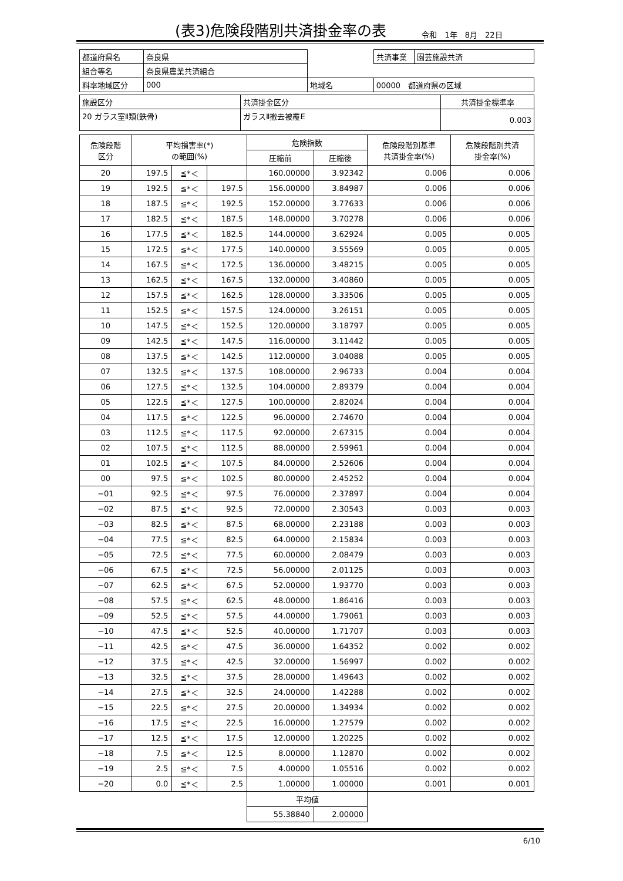(表3)危険段階別共済掛金率の表
令和　1年　8月　22日
| 都道府県名 | 奈良県 | | 共済事業 | 園芸施設共済 |
| 組合等名 | 奈良県農業共済組合 | | | |
| 料率地域区分 | 000 | 地域名 | 00000 都道府県の区域 | |
| 施設区分 | 共済掛金区分 | 共済掛金標準率 |
| 20 ガラス室Ⅱ類(鉄骨) | ガラスⅡ撤去被覆E | 0.003 |
| 危険段階 区分 | 平均損害率(*) の範囲(%) | | | 危険指数 | | 危険段階別基準 共済掛金率(%) | 危険段階別共済 掛金率(%) |
| | | | | 圧縮前 | 圧縮後 | | |
| 20 | 197.5 | ≦*＜ | | 160.00000 | 3.92342 | 0.006 | 0.006 |
| 19 | 192.5 | ≦*＜ | 197.5 | 156.00000 | 3.84987 | 0.006 | 0.006 |
| 18 | 187.5 | ≦*＜ | 192.5 | 152.00000 | 3.77633 | 0.006 | 0.006 |
| 17 | 182.5 | ≦*＜ | 187.5 | 148.00000 | 3.70278 | 0.006 | 0.006 |
| 16 | 177.5 | ≦*＜ | 182.5 | 144.00000 | 3.62924 | 0.005 | 0.005 |
| 15 | 172.5 | ≦*＜ | 177.5 | 140.00000 | 3.55569 | 0.005 | 0.005 |
| 14 | 167.5 | ≦*＜ | 172.5 | 136.00000 | 3.48215 | 0.005 | 0.005 |
| 13 | 162.5 | ≦*＜ | 167.5 | 132.00000 | 3.40860 | 0.005 | 0.005 |
| 12 | 157.5 | ≦*＜ | 162.5 | 128.00000 | 3.33506 | 0.005 | 0.005 |
| 11 | 152.5 | ≦*＜ | 157.5 | 124.00000 | 3.26151 | 0.005 | 0.005 |
| 10 | 147.5 | ≦*＜ | 152.5 | 120.00000 | 3.18797 | 0.005 | 0.005 |
| 09 | 142.5 | ≦*＜ | 147.5 | 116.00000 | 3.11442 | 0.005 | 0.005 |
| 08 | 137.5 | ≦*＜ | 142.5 | 112.00000 | 3.04088 | 0.005 | 0.005 |
| 07 | 132.5 | ≦*＜ | 137.5 | 108.00000 | 2.96733 | 0.004 | 0.004 |
| 06 | 127.5 | ≦*＜ | 132.5 | 104.00000 | 2.89379 | 0.004 | 0.004 |
| 05 | 122.5 | ≦*＜ | 127.5 | 100.00000 | 2.82024 | 0.004 | 0.004 |
| 04 | 117.5 | ≦*＜ | 122.5 | 96.00000 | 2.74670 | 0.004 | 0.004 |
| 03 | 112.5 | ≦*＜ | 117.5 | 92.00000 | 2.67315 | 0.004 | 0.004 |
| 02 | 107.5 | ≦*＜ | 112.5 | 88.00000 | 2.59961 | 0.004 | 0.004 |
| 01 | 102.5 | ≦*＜ | 107.5 | 84.00000 | 2.52606 | 0.004 | 0.004 |
| 00 | 97.5 | ≦*＜ | 102.5 | 80.00000 | 2.45252 | 0.004 | 0.004 |
| −01 | 92.5 | ≦*＜ | 97.5 | 76.00000 | 2.37897 | 0.004 | 0.004 |
| −02 | 87.5 | ≦*＜ | 92.5 | 72.00000 | 2.30543 | 0.003 | 0.003 |
| −03 | 82.5 | ≦*＜ | 87.5 | 68.00000 | 2.23188 | 0.003 | 0.003 |
| −04 | 77.5 | ≦*＜ | 82.5 | 64.00000 | 2.15834 | 0.003 | 0.003 |
| −05 | 72.5 | ≦*＜ | 77.5 | 60.00000 | 2.08479 | 0.003 | 0.003 |
| −06 | 67.5 | ≦*＜ | 72.5 | 56.00000 | 2.01125 | 0.003 | 0.003 |
| −07 | 62.5 | ≦*＜ | 67.5 | 52.00000 | 1.93770 | 0.003 | 0.003 |
| −08 | 57.5 | ≦*＜ | 62.5 | 48.00000 | 1.86416 | 0.003 | 0.003 |
| −09 | 52.5 | ≦*＜ | 57.5 | 44.00000 | 1.79061 | 0.003 | 0.003 |
| −10 | 47.5 | ≦*＜ | 52.5 | 40.00000 | 1.71707 | 0.003 | 0.003 |
| −11 | 42.5 | ≦*＜ | 47.5 | 36.00000 | 1.64352 | 0.002 | 0.002 |
| −12 | 37.5 | ≦*＜ | 42.5 | 32.00000 | 1.56997 | 0.002 | 0.002 |
| −13 | 32.5 | ≦*＜ | 37.5 | 28.00000 | 1.49643 | 0.002 | 0.002 |
| −14 | 27.5 | ≦*＜ | 32.5 | 24.00000 | 1.42288 | 0.002 | 0.002 |
| −15 | 22.5 | ≦*＜ | 27.5 | 20.00000 | 1.34934 | 0.002 | 0.002 |
| −16 | 17.5 | ≦*＜ | 22.5 | 16.00000 | 1.27579 | 0.002 | 0.002 |
| −17 | 12.5 | ≦*＜ | 17.5 | 12.00000 | 1.20225 | 0.002 | 0.002 |
| −18 | 7.5 | ≦*＜ | 12.5 | 8.00000 | 1.12870 | 0.002 | 0.002 |
| −19 | 2.5 | ≦*＜ | 7.5 | 4.00000 | 1.05516 | 0.002 | 0.002 |
| −20 | 0.0 | ≦*＜ | 2.5 | 1.00000 | 1.00000 | 0.001 | 0.001 |
| | | | | 平均値 | | | |
| | | | | 55.38840 | 2.00000 | | |
6/10